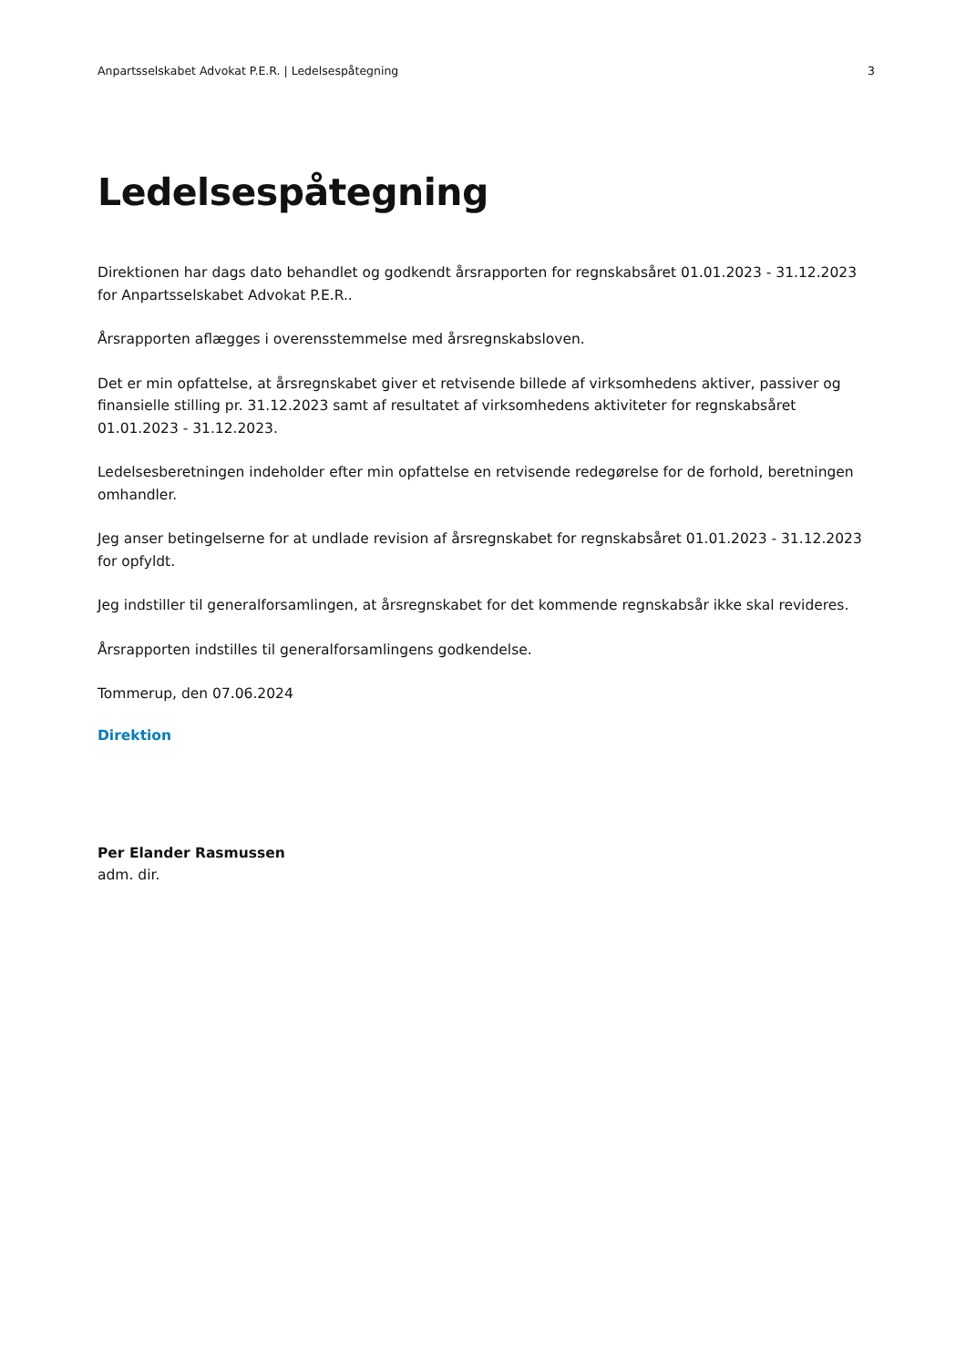Anpartsselskabet Advokat P.E.R. | Ledelsespåtegning 3
Ledelsespåtegning
Direktionen har dags dato behandlet og godkendt årsrapporten for regnskabsåret 01.01.2023 - 31.12.2023 for Anpartsselskabet Advokat P.E.R..
Årsrapporten aflægges i overensstemmelse med årsregnskabsloven.
Det er min opfattelse, at årsregnskabet giver et retvisende billede af virksomhedens aktiver, passiver og finansielle stilling pr. 31.12.2023 samt af resultatet af virksomhedens aktiviteter for regnskabsåret 01.01.2023 - 31.12.2023.
Ledelsesberetningen indeholder efter min opfattelse en retvisende redegørelse for de forhold, beretningen omhandler.
Jeg anser betingelserne for at undlade revision af årsregnskabet for regnskabsåret 01.01.2023 - 31.12.2023 for opfyldt.
Jeg indstiller til generalforsamlingen, at årsregnskabet for det kommende regnskabsår ikke skal revideres.
Årsrapporten indstilles til generalforsamlingens godkendelse.
Tommerup, den 07.06.2024
Direktion
Per Elander Rasmussen
adm. dir.